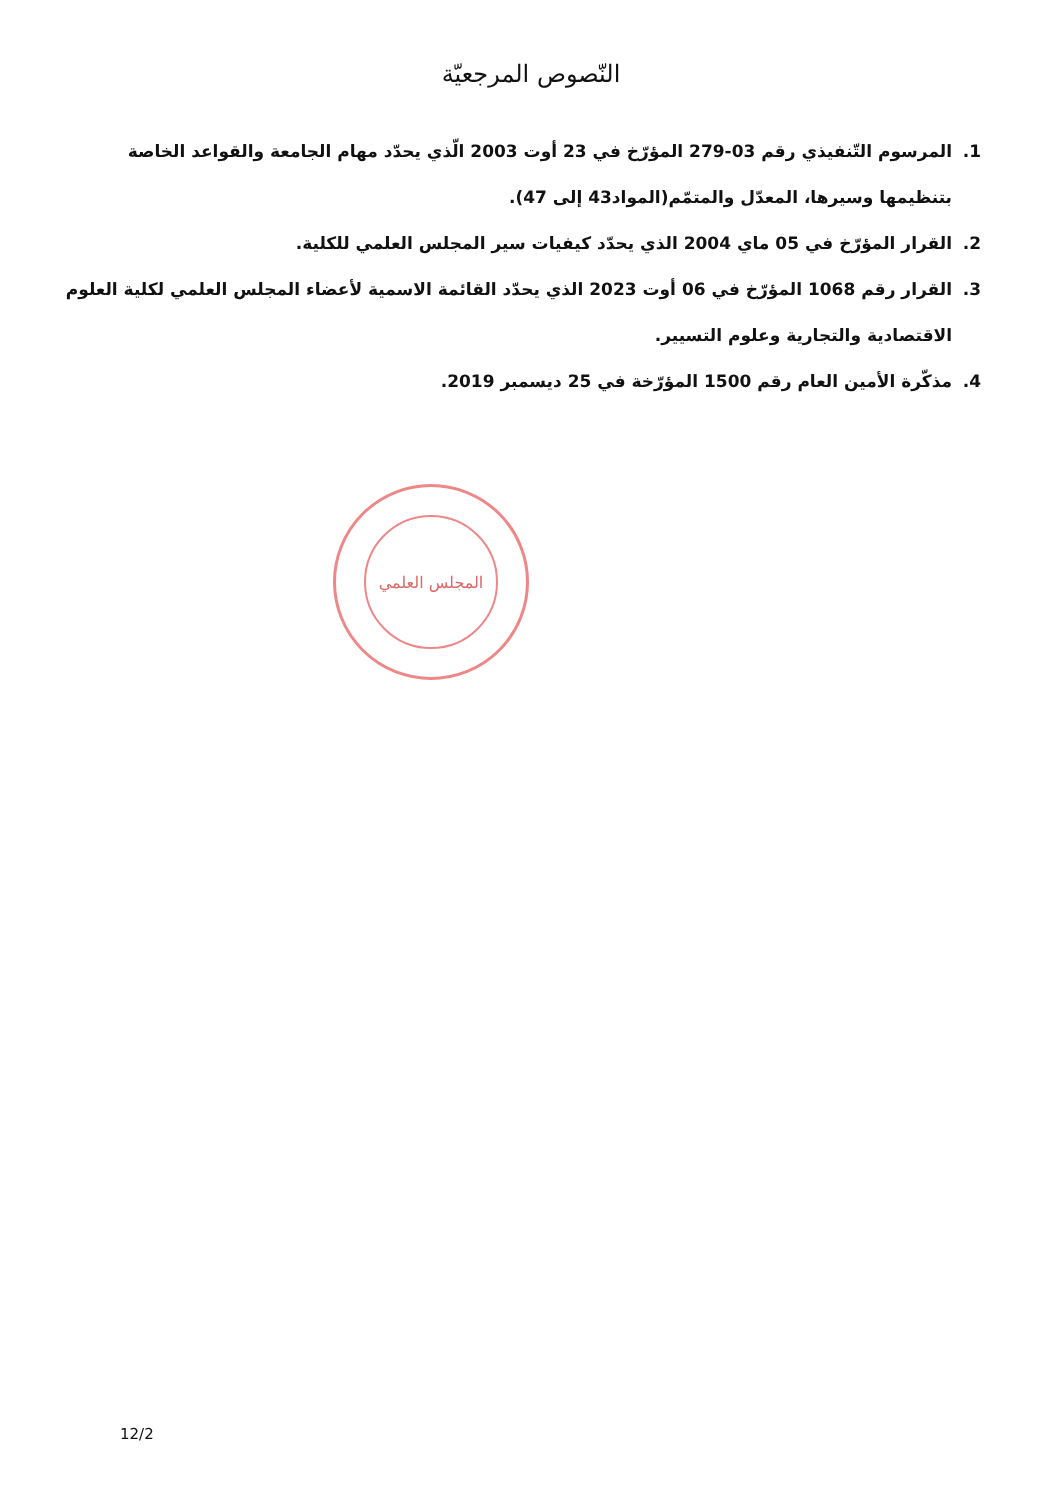النّصوص المرجعيّة
1. المرسوم التّنفيذي رقم 03-279 المؤرّخ في 23 أوت 2003 الّذي يحدّد مهام الجامعة والقواعد الخاصة بتنظيمها وسيرها، المعدّل والمتمّم(المواد43 إلى 47).
2. القرار المؤرّخ في 05 ماي 2004 الذي يحدّد كيفيات سير المجلس العلمي للكلية.
3. القرار رقم 1068 المؤرّخ في 06 أوت 2023 الذي يحدّد القائمة الاسمية لأعضاء المجلس العلمي لكلية العلوم الاقتصادية والتجارية وعلوم التسيير.
4. مذكّرة الأمين العام رقم 1500 المؤرّخة في 25 ديسمبر 2019.
المجلس العلمي
12/2